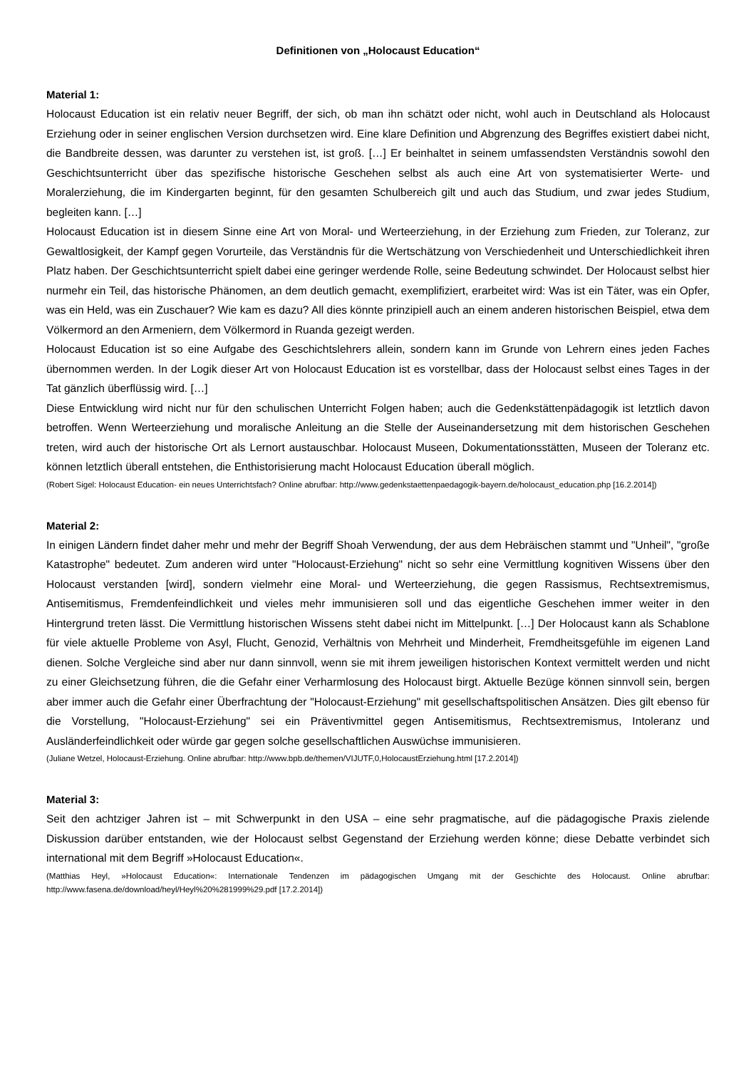Definitionen von „Holocaust Education“
Material 1:
Holocaust Education ist ein relativ neuer Begriff, der sich, ob man ihn schätzt oder nicht, wohl auch in Deutschland als Holocaust Erziehung oder in seiner englischen Version durchsetzen wird. Eine klare Definition und Abgrenzung des Begriffes existiert dabei nicht, die Bandbreite dessen, was darunter zu verstehen ist, ist groß. […] Er beinhaltet in seinem umfassendsten Verständnis sowohl den Geschichtsunterricht über das spezifische historische Geschehen selbst als auch eine Art von systematisierter Werte- und Moralerziehung, die im Kindergarten beginnt, für den gesamten Schulbereich gilt und auch das Studium, und zwar jedes Studium, begleiten kann. […]
Holocaust Education ist in diesem Sinne eine Art von Moral- und Werteerziehung, in der Erziehung zum Frieden, zur Toleranz, zur Gewaltlosigkeit, der Kampf gegen Vorurteile, das Verständnis für die Wertschätzung von Verschiedenheit und Unterschiedlichkeit ihren Platz haben. Der Geschichtsunterricht spielt dabei eine geringer werdende Rolle, seine Bedeutung schwindet. Der Holocaust selbst hier nurmehr ein Teil, das historische Phänomen, an dem deutlich gemacht, exemplifiziert, erarbeitet wird: Was ist ein Täter, was ein Opfer, was ein Held, was ein Zuschauer? Wie kam es dazu? All dies könnte prinzipiell auch an einem anderen historischen Beispiel, etwa dem Völkermord an den Armeniern, dem Völkermord in Ruanda gezeigt werden.
Holocaust Education ist so eine Aufgabe des Geschichtslehrers allein, sondern kann im Grunde von Lehrern eines jeden Faches übernommen werden. In der Logik dieser Art von Holocaust Education ist es vorstellbar, dass der Holocaust selbst eines Tages in der Tat gänzlich überflüssig wird. […]
Diese Entwicklung wird nicht nur für den schulischen Unterricht Folgen haben; auch die Gedenkstättenpädagogik ist letztlich davon betroffen. Wenn Werteerziehung und moralische Anleitung an die Stelle der Auseinandersetzung mit dem historischen Geschehen treten, wird auch der historische Ort als Lernort austauschbar. Holocaust Museen, Dokumentationsstätten, Museen der Toleranz etc. können letztlich überall entstehen, die Enthistorisierung macht Holocaust Education überall möglich.
(Robert Sigel: Holocaust Education- ein neues Unterrichtsfach? Online abrufbar: http://www.gedenkstaettenpaedagogik-bayern.de/holocaust_education.php [16.2.2014])
Material 2:
In einigen Ländern findet daher mehr und mehr der Begriff Shoah Verwendung, der aus dem Hebräischen stammt und "Unheil", "große Katastrophe" bedeutet. Zum anderen wird unter "Holocaust-Erziehung" nicht so sehr eine Vermittlung kognitiven Wissens über den Holocaust verstanden [wird], sondern vielmehr eine Moral- und Werteerziehung, die gegen Rassismus, Rechtsextremismus, Antisemitismus, Fremdenfeindlichkeit und vieles mehr immunisieren soll und das eigentliche Geschehen immer weiter in den Hintergrund treten lässt. Die Vermittlung historischen Wissens steht dabei nicht im Mittelpunkt. […] Der Holocaust kann als Schablone für viele aktuelle Probleme von Asyl, Flucht, Genozid, Verhältnis von Mehrheit und Minderheit, Fremdheitsgefühle im eigenen Land dienen. Solche Vergleiche sind aber nur dann sinnvoll, wenn sie mit ihrem jeweiligen historischen Kontext vermittelt werden und nicht zu einer Gleichsetzung führen, die die Gefahr einer Verharmlosung des Holocaust birgt. Aktuelle Bezüge können sinnvoll sein, bergen aber immer auch die Gefahr einer Überfrachtung der "Holocaust-Erziehung" mit gesellschaftspolitischen Ansätzen. Dies gilt ebenso für die Vorstellung, "Holocaust-Erziehung" sei ein Präventivmittel gegen Antisemitismus, Rechtsextremismus, Intoleranz und Ausländerfeindlichkeit oder würde gar gegen solche gesellschaftlichen Auswüchse immunisieren.
(Juliane Wetzel, Holocaust-Erziehung. Online abrufbar: http://www.bpb.de/themen/VIJUTF,0,HolocaustErziehung.html [17.2.2014])
Material 3:
Seit den achtziger Jahren ist – mit Schwerpunkt in den USA – eine sehr pragmatische, auf die pädagogische Praxis zielende Diskussion darüber entstanden, wie der Holocaust selbst Gegenstand der Erziehung werden könne; diese Debatte verbindet sich international mit dem Begriff »Holocaust Education«.
(Matthias Heyl, »Holocaust Education«: Internationale Tendenzen im pädagogischen Umgang mit der Geschichte des Holocaust. Online abrufbar: http://www.fasena.de/download/heyl/Heyl%20%281999%29.pdf [17.2.2014])